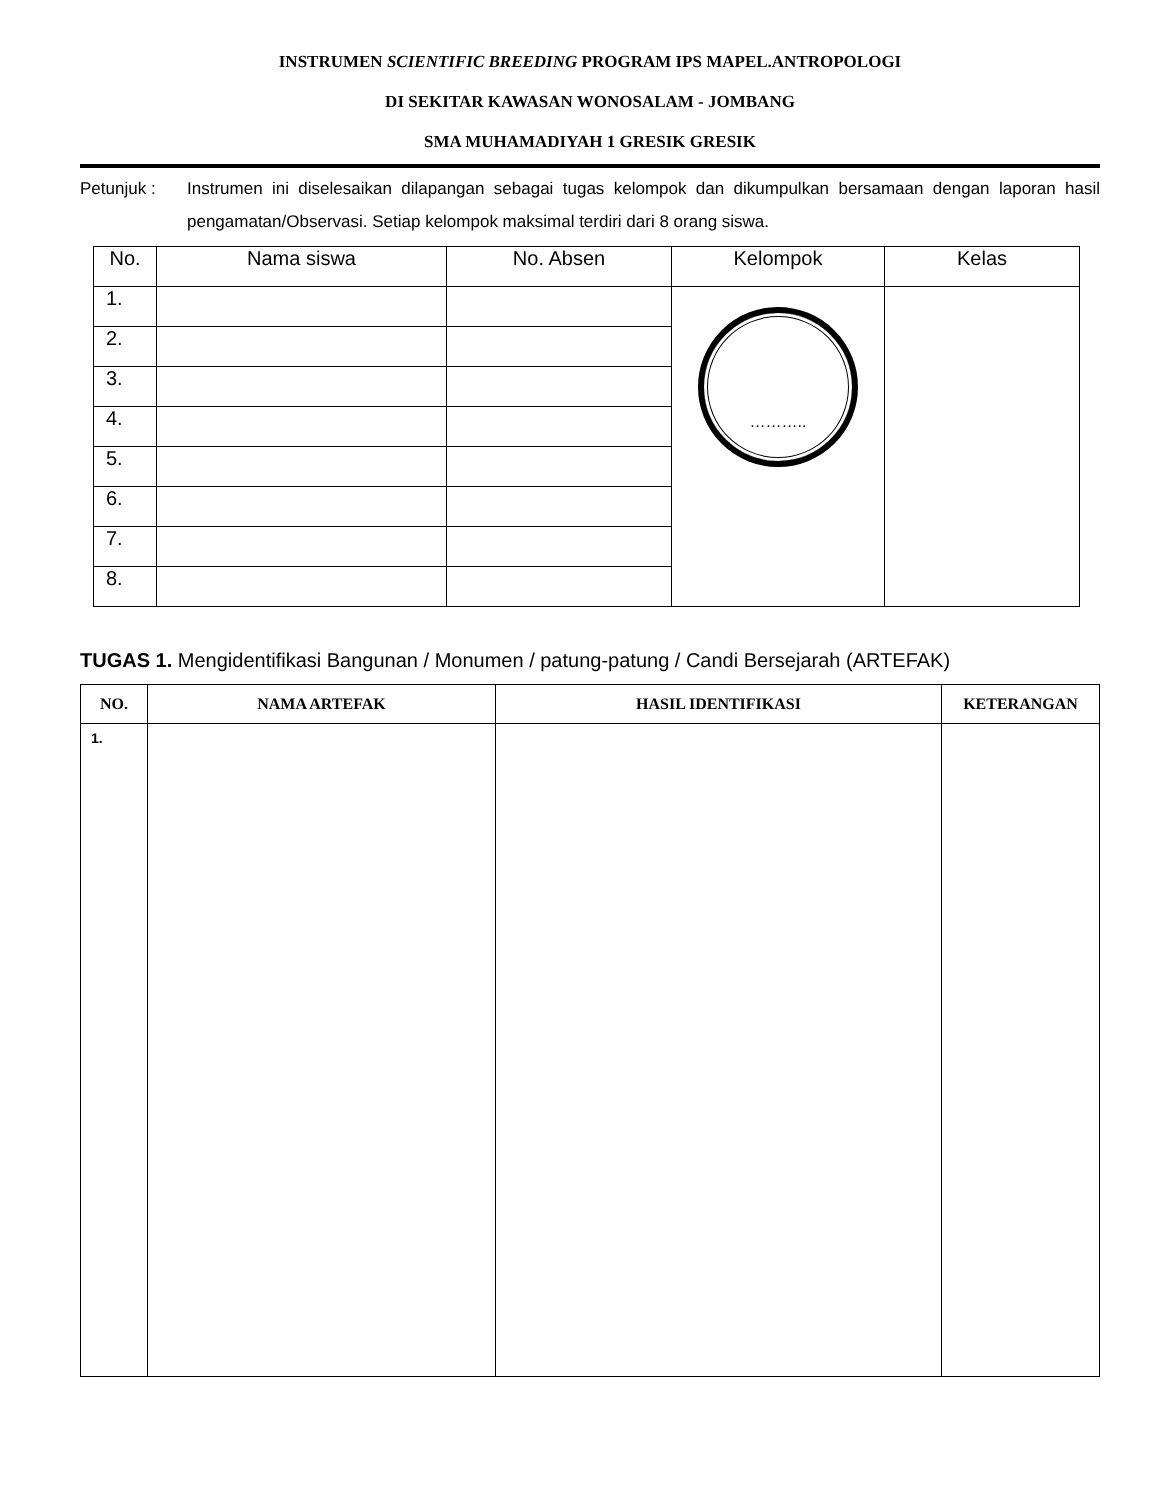INSTRUMEN SCIENTIFIC BREEDING PROGRAM IPS MAPEL.ANTROPOLOGI
DI SEKITAR KAWASAN WONOSALAM - JOMBANG
SMA MUHAMADIYAH 1 GRESIK GRESIK
Petunjuk : Instrumen ini diselesaikan dilapangan sebagai tugas kelompok dan dikumpulkan bersamaan dengan laporan hasil pengamatan/Observasi. Setiap kelompok maksimal terdiri dari 8 orang siswa.
| No. | Nama siswa | No. Absen | Kelompok | Kelas |
| --- | --- | --- | --- | --- |
| 1. | | | ……….. | |
| 2. | | | | |
| 3. | | | | |
| 4. | | | | |
| 5. | | | | |
| 6. | | | | |
| 7. | | | | |
| 8. | | | | |
TUGAS 1. Mengidentifikasi Bangunan / Monumen / patung-patung / Candi Bersejarah (ARTEFAK)
| NO. | NAMA ARTEFAK | HASIL IDENTIFIKASI | KETERANGAN |
| --- | --- | --- | --- |
| 1. | | | |